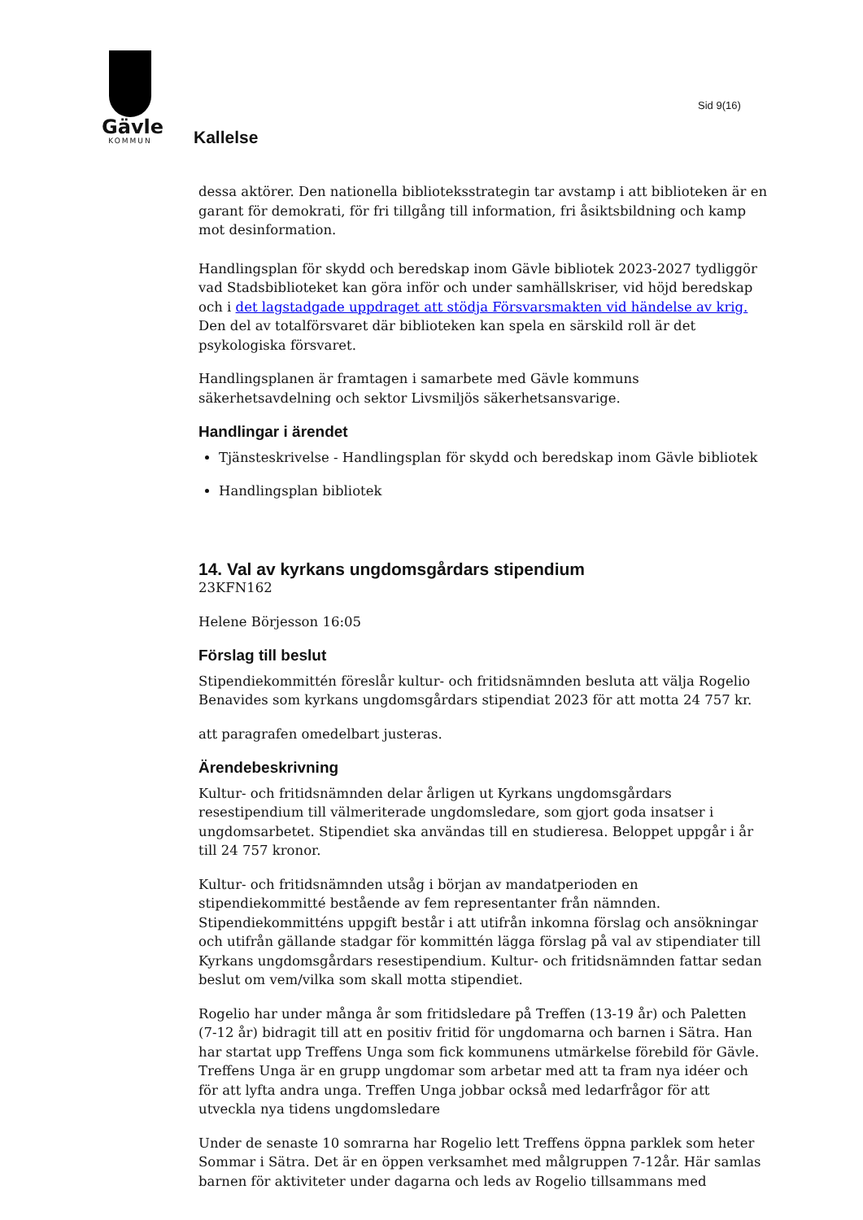Gävle
KOMMUN
Sid 9(16)
Kallelse
dessa aktörer. Den nationella biblioteksstrategin tar avstamp i att biblioteken är en garant för demokrati, för fri tillgång till information, fri åsiktsbildning och kamp mot desinformation.
Handlingsplan för skydd och beredskap inom Gävle bibliotek 2023-2027 tydliggör vad Stadsbiblioteket kan göra inför och under samhällskriser, vid höjd beredskap och i det lagstadgade uppdraget att stödja Försvarsmakten vid händelse av krig. Den del av totalförsvaret där biblioteken kan spela en särskild roll är det psykologiska försvaret.
Handlingsplanen är framtagen i samarbete med Gävle kommuns säkerhetsavdelning och sektor Livsmiljös säkerhetsansvarige.
Handlingar i ärendet
Tjänsteskrivelse - Handlingsplan för skydd och beredskap inom Gävle bibliotek
Handlingsplan bibliotek
14. Val av kyrkans ungdomsgårdars stipendium
23KFN162
Helene Börjesson 16:05
Förslag till beslut
Stipendiekommittén föreslår kultur- och fritidsnämnden besluta att välja Rogelio Benavides som kyrkans ungdomsgårdars stipendiat 2023 för att motta 24 757 kr.
att paragrafen omedelbart justeras.
Ärendebeskrivning
Kultur- och fritidsnämnden delar årligen ut Kyrkans ungdomsgårdars resestipendium till välmeriterade ungdomsledare, som gjort goda insatser i ungdomsarbetet. Stipendiet ska användas till en studieresa. Beloppet uppgår i år till 24 757 kronor.
Kultur- och fritidsnämnden utsåg i början av mandatperioden en stipendiekommitté bestående av fem representanter från nämnden. Stipendiekommitténs uppgift består i att utifrån inkomna förslag och ansökningar och utifrån gällande stadgar för kommittén lägga förslag på val av stipendiater till Kyrkans ungdomsgårdars resestipendium. Kultur- och fritidsnämnden fattar sedan beslut om vem/vilka som skall motta stipendiet.
Rogelio har under många år som fritidsledare på Treffen (13-19 år) och Paletten (7-12 år) bidragit till att en positiv fritid för ungdomarna och barnen i Sätra. Han har startat upp Treffens Unga som fick kommunens utmärkelse förebild för Gävle. Treffens Unga är en grupp ungdomar som arbetar med att ta fram nya idéer och för att lyfta andra unga. Treffen Unga jobbar också med ledarfrågor för att utveckla nya tidens ungdomsledare
Under de senaste 10 somrarna har Rogelio lett Treffens öppna parklek som heter Sommar i Sätra. Det är en öppen verksamhet med målgruppen 7-12år. Här samlas barnen för aktiviteter under dagarna och leds av Rogelio tillsammans med